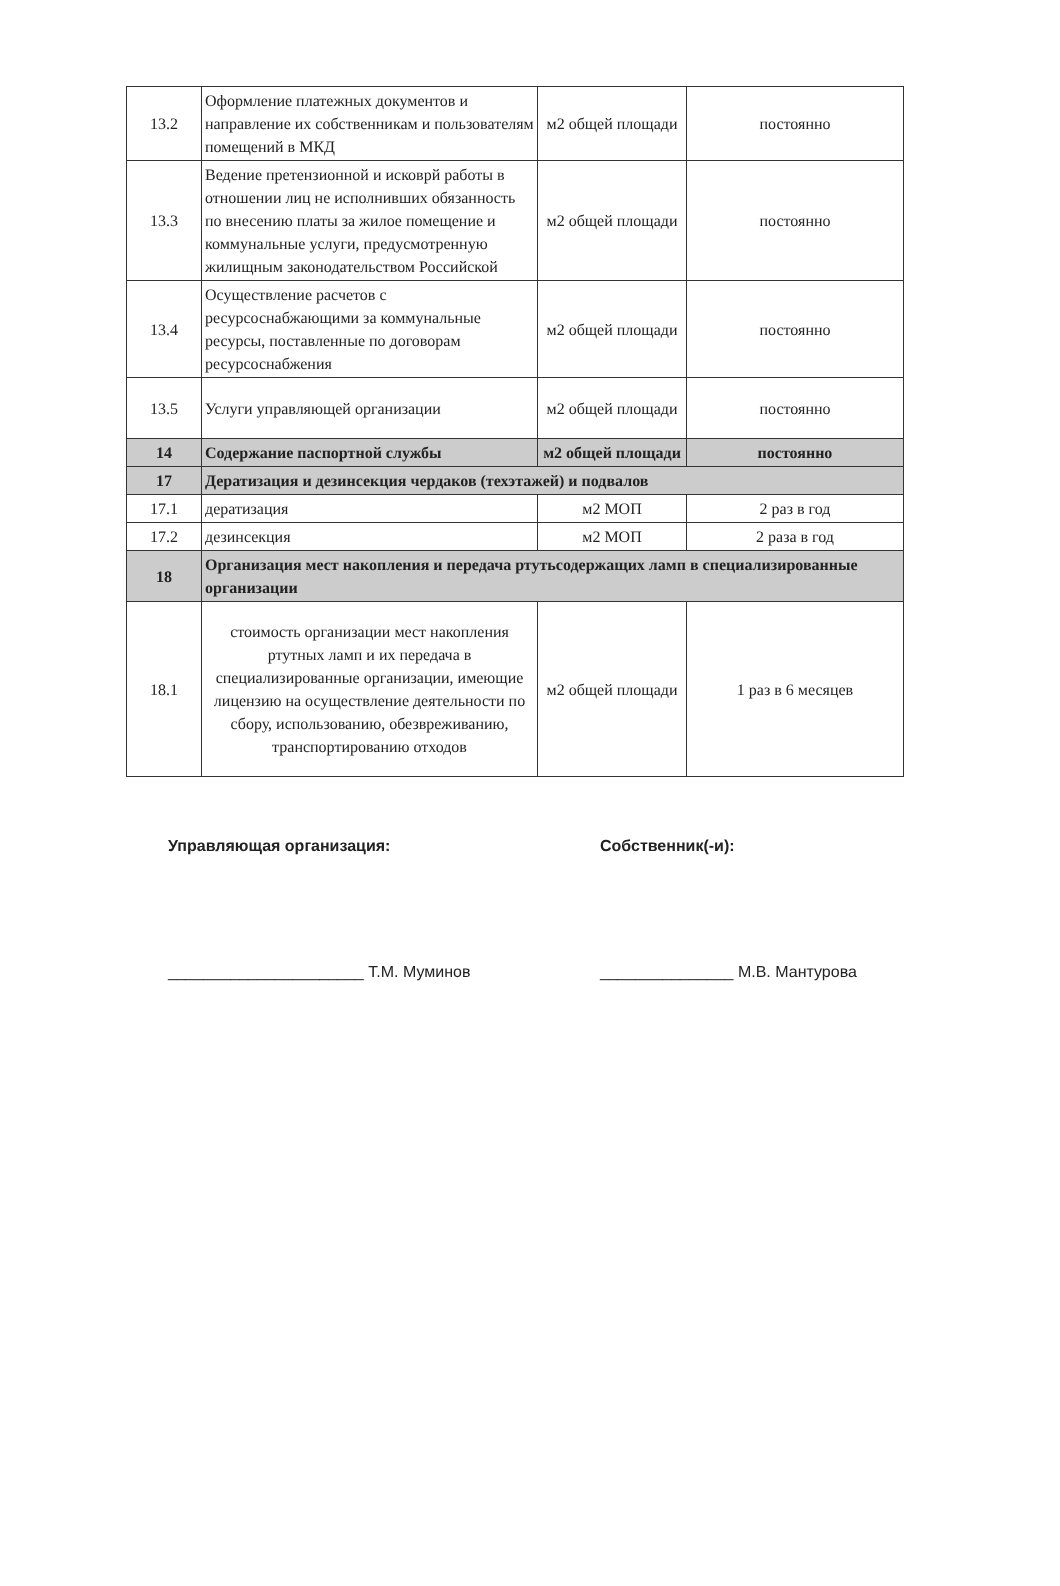| 13.2 | Оформление платежных документов и направление их собственникам и пользователям помещений в МКД | м2 общей площади | постоянно |
| 13.3 | Ведение претензионной и исковрй работы в отношении лиц не исполнивших обязанность по внесению платы за жилое помещение и коммунальные услуги, предусмотренную жилищным законодательством Российской | м2 общей площади | постоянно |
| 13.4 | Осуществление расчетов с ресурсоснабжающими за коммунальные ресурсы, поставленные по договорам ресурсоснабжения | м2 общей площади | постоянно |
| 13.5 | Услуги управляющей организации | м2 общей площади | постоянно |
| 14 | Содержание паспортной службы | м2 общей площади | постоянно |
| 17 | Дератизация и дезинсекция чердаков (техэтажей) и подвалов | | |
| 17.1 | дератизация | м2 МОП | 2 раз в год |
| 17.2 | дезинсекция | м2 МОП | 2 раза в год |
| 18 | Организация мест накопления и передача ртутьсодержащих ламп в специализированные организации | | |
| 18.1 | стоимость организации мест накопления ртутных ламп и их передача в специализированные организации, имеющие лицензию на осуществление деятельности по сбору, использованию, обезвреживанию, транспортированию отходов | м2 общей площади | 1 раз в 6 месяцев |
Управляющая организация:
______________________ Т.М. Муминов
Собственник(-и):
_______________ М.В. Мантурова